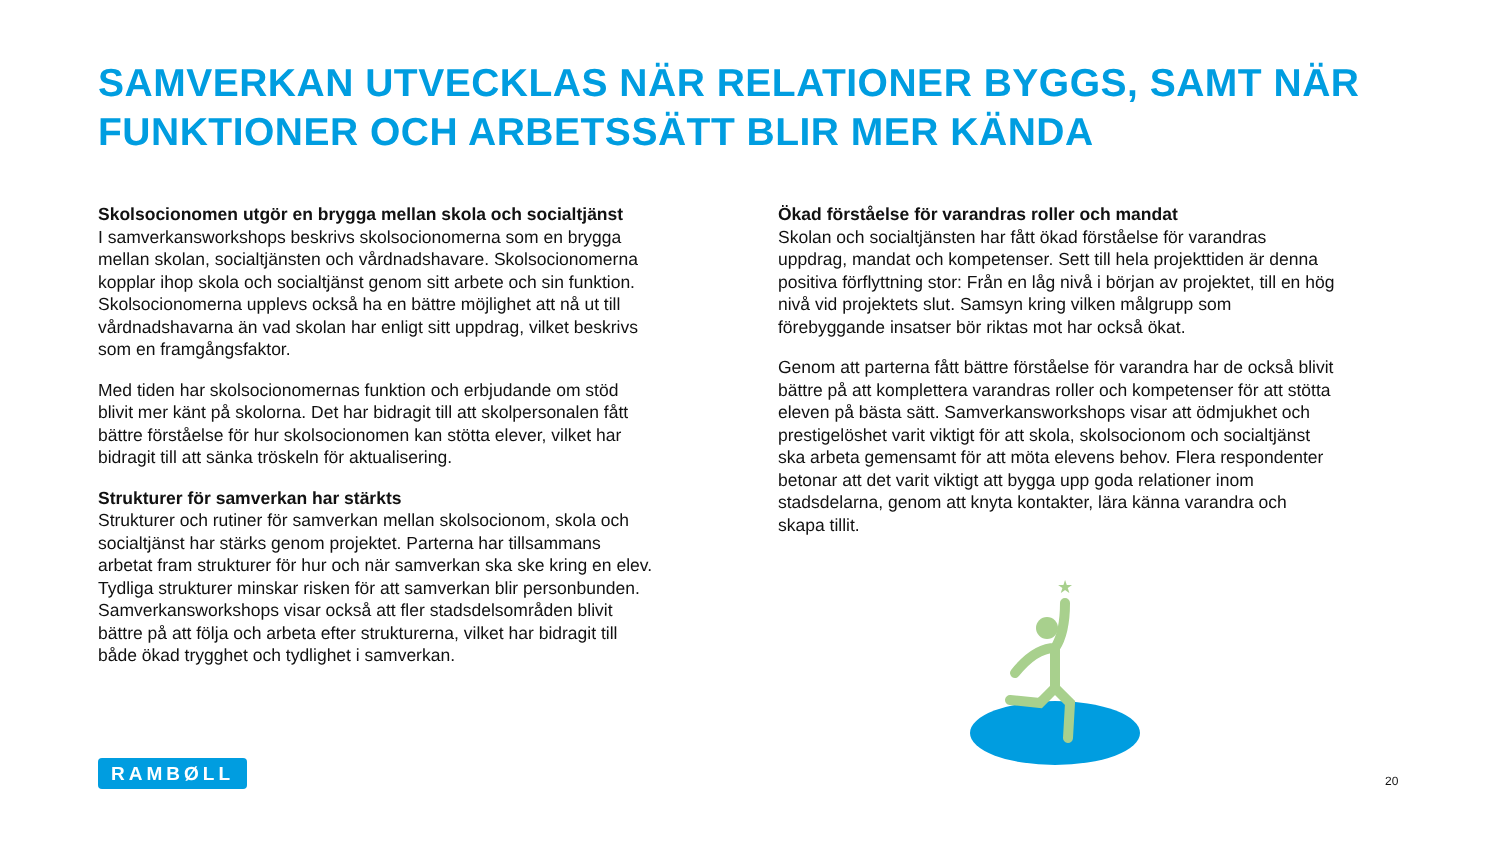SAMVERKAN UTVECKLAS NÄR RELATIONER BYGGS, SAMT NÄR FUNKTIONER OCH ARBETSSÄTT BLIR MER KÄNDA
Skolsocionomen utgör en brygga mellan skola och socialtjänst
I samverkansworkshops beskrivs skolsocionomerna som en brygga mellan skolan, socialtjänsten och vårdnadshavare. Skolsocionomerna kopplar ihop skola och socialtjänst genom sitt arbete och sin funktion. Skolsocionomerna upplevs också ha en bättre möjlighet att nå ut till vårdnadshavarna än vad skolan har enligt sitt uppdrag, vilket beskrivs som en framgångsfaktor.
Med tiden har skolsocionomernas funktion och erbjudande om stöd blivit mer känt på skolorna. Det har bidragit till att skolpersonalen fått bättre förståelse för hur skolsocionomen kan stötta elever, vilket har bidragit till att sänka tröskeln för aktualisering.
Strukturer för samverkan har stärkts
Strukturer och rutiner för samverkan mellan skolsocionom, skola och socialtjänst har stärks genom projektet. Parterna har tillsammans arbetat fram strukturer för hur och när samverkan ska ske kring en elev. Tydliga strukturer minskar risken för att samverkan blir personbunden. Samverkansworkshops visar också att fler stadsdelsområden blivit bättre på att följa och arbeta efter strukturerna, vilket har bidragit till både ökad trygghet och tydlighet i samverkan.
Ökad förståelse för varandras roller och mandat
Skolan och socialtjänsten har fått ökad förståelse för varandras uppdrag, mandat och kompetenser. Sett till hela projekttiden är denna positiva förflyttning stor: Från en låg nivå i början av projektet, till en hög nivå vid projektets slut. Samsyn kring vilken målgrupp som förebyggande insatser bör riktas mot har också ökat.
Genom att parterna fått bättre förståelse för varandra har de också blivit bättre på att komplettera varandras roller och kompetenser för att stötta eleven på bästa sätt. Samverkansworkshops visar att ödmjukhet och prestigelöshet varit viktigt för att skola, skolsocionom och socialtjänst ska arbeta gemensamt för att möta elevens behov. Flera respondenter betonar att det varit viktigt att bygga upp goda relationer inom stadsdelarna, genom att knyta kontakter, lära känna varandra och skapa tillit.
★
RAMBØLL
20